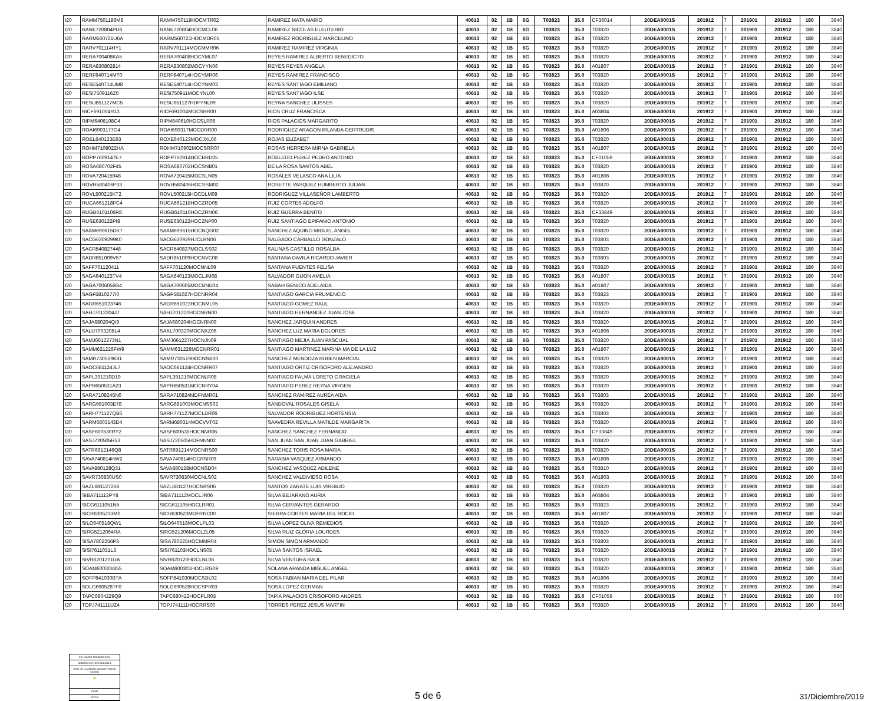| I20 | RAMM7501196M8 | RAMM750119HOCMTR02 | RAMIREZ MATA MARIO | 40613 | 02 | 1B | 6G | T03823 | 35.0 | CF36014 | 20DEA0001S | 201912 | 7 | 201901 | 201912 | 180 | 3840 |
| I20 | RANE720804PU6 | RANE720804HOCMCL06 | RAMIREZ NICOLAS ELEUTERIO | 40613 | 02 | 1B | 6G | T03823 | 35.0 | T03820 | 20DEA0001S | 201912 | 7 | 201901 | 201912 | 180 | 3840 |
| I20 | RARM560721U6A | RARM560721HOCMDR05 | RAMIREZ RODRIGUEZ MARCELINO | 40613 | 02 | 1B | 6G | T03823 | 35.0 | T03820 | 20DEA0001S | 201912 | 7 | 201901 | 201912 | 180 | 3840 |
| I20 | RARV701114HY1 | RARV701114MOCMMR06 | RAMIREZ RAMIREZ VIRGINIA | 40613 | 02 | 1B | 6G | T03823 | 35.0 | T03820 | 20DEA0001S | 201912 | 7 | 201901 | 201912 | 180 | 3840 |
| I20 | RERA700408KA5 | RERA700408HOCYML07 | REYES RAMIREZ ALBERTO BENEDICTO | 40613 | 02 | 1B | 6G | T03823 | 35.0 | T03820 | 20DEA0001S | 201912 | 7 | 201901 | 201912 | 180 | 3840 |
| I20 | RERA830802814 | RERA830802MOCYYN06 | REYES REYES ANGELA | 40613 | 02 | 1B | 6G | T03823 | 35.0 | A01807 | 20DEA0001S | 201912 | 7 | 201901 | 201912 | 180 | 3840 |
| I20 | RERF640714MT0 | RERF640714HOCYMR06 | REYES RAMIREZ FRANCISCO | 40613 | 02 | 1B | 6G | T03823 | 35.0 | T03820 | 20DEA0001S | 201912 | 7 | 201901 | 201912 | 180 | 3840 |
| I20 | RESE540714UM8 | RESE540714HOCYNM03 | REYES SANTIAGO EMILIANO | 40613 | 02 | 1B | 6G | T03823 | 35.0 | T03820 | 20DEA0001S | 201912 | 7 | 201901 | 201912 | 180 | 3840 |
| I20 | RESI7509116Z0 | RESI750911MOCYNL00 | REYES SANTIAGO ILSE | 40613 | 02 | 1B | 6G | T03823 | 35.0 | T03820 | 20DEA0001S | 201912 | 7 | 201901 | 201912 | 180 | 3840 |
| I20 | RESU851127MC5 | RESU851127HDFYNL09 | REYNA SANCHEZ ULISSES | 40613 | 02 | 1B | 6G | T03823 | 35.0 | T03820 | 20DEA0001S | 201912 | 7 | 201901 | 201912 | 180 | 3840 |
| I20 | RICF691004R13 | RICF691004MOCSRR00 | RIOS CRUZ FRANCISCA | 40613 | 02 | 1B | 6G | T03823 | 35.0 | A03804 | 20DEA0001S | 201912 | 7 | 201901 | 201912 | 180 | 3840 |
| I20 | RIPM6406108C4 | RIPM640610HOCSLR06 | RIOS PALACIOS MARGARITO | 40613 | 02 | 1B | 6G | T03823 | 35.0 | T03820 | 20DEA0001S | 201912 | 7 | 201901 | 201912 | 180 | 3840 |
| I20 | ROAI6903177G4 | ROAI690317MOCDRR00 | RODRIGUEZ ARAGON IRLANDA GERTRUDIS | 40613 | 02 | 1B | 6G | T03823 | 35.0 | A01806 | 20DEA0001S | 201912 | 7 | 201901 | 201912 | 180 | 3840 |
| I20 | ROEL640123E63 | ROXE640123MOCJXL06 | ROJAS ELIZABET | 40613 | 02 | 1B | 6G | T03823 | 35.0 | T03820 | 20DEA0001S | 201912 | 7 | 201901 | 201912 | 180 | 3840 |
| I20 | ROHM7109022HA | ROHM710902MOCSRR07 | ROSAS HERRERA MIRNA GABRIELA | 40613 | 02 | 1B | 6G | T03823 | 35.0 | A01807 | 20DEA0001S | 201912 | 7 | 201901 | 201912 | 180 | 3840 |
| I20 | ROPP7609147E7 | ROPP760914HOCBRD05 | ROBLEDO PEREZ PEDRO ANTONIO | 40613 | 02 | 1B | 6G | T03823 | 35.0 | CF01059 | 20DEA0001S | 201912 | 7 | 201901 | 201912 | 180 | 3840 |
| I20 | ROSA680702F45 | ROSA680702HOCSNB01 | DE LA ROSA SANTOS ABEL | 40613 | 02 | 1B | 6G | T03823 | 35.0 | T03820 | 20DEA0001S | 201912 | 7 | 201901 | 201912 | 180 | 3840 |
| I20 | ROVA720415948 | ROVA720415MOCSLN05 | ROSALES VELASCO ANA LILIA | 40613 | 02 | 1B | 6G | T03823 | 35.0 | A01806 | 20DEA0001S | 201912 | 7 | 201901 | 201912 | 180 | 3840 |
| I20 | ROVH580406P33 | ROVH580406HOCSSM02 | ROSETTE VASQUEZ HUMBERTO JULIAN | 40613 | 02 | 1B | 6G | T03823 | 35.0 | T03820 | 20DEA0001S | 201912 | 7 | 201901 | 201912 | 180 | 3840 |
| I20 | ROVL500215KT2 | ROVL500215HOCDLM09 | RODRIGUEZ VILLASEÑOR LAMBERTO | 40613 | 02 | 1B | 6G | T03823 | 35.0 | T03820 | 20DEA0001S | 201912 | 7 | 201901 | 201912 | 180 | 3840 |
| I20 | RUCA661218PC4 | RUCA661218HOCZRD05 | RUIZ CORTES ADOLFO | 40613 | 02 | 1B | 6G | T03823 | 35.0 | T03820 | 20DEA0001S | 201912 | 7 | 201901 | 201912 | 180 | 3840 |
| I20 | RUGB6101106R8 | RUGB610110HOCZRN06 | RUIZ GUERRA BENITO | 40613 | 02 | 1B | 6G | T03823 | 35.0 | CF33849 | 20DEA0001S | 201912 | 7 | 201901 | 201912 | 180 | 3840 |
| I20 | RUSE630122PI8 | RUSE630122HOCZNP00 | RUIZ SANTIAGO EPIFANIO ANTONIO | 40613 | 02 | 1B | 6G | T03823 | 35.0 | T03820 | 20DEA0001S | 201912 | 7 | 201901 | 201912 | 180 | 3840 |
| I20 | SAAM690615DK7 | SAAM690615HOCNQG02 | SANCHEZ AQUINO MIGUEL ANGEL | 40613 | 02 | 1B | 6G | T03823 | 35.0 | T03820 | 20DEA0001S | 201912 | 7 | 201901 | 201912 | 180 | 3840 |
| I20 | SACG6309299K0 | SACG630929HJCLRN06 | SALGADO CARBALLO GONZALO | 40613 | 02 | 1B | 6G | T03823 | 35.0 | T03803 | 20DEA0001S | 201912 | 7 | 201901 | 201912 | 180 | 3840 |
| I20 | SACR540827448 | SACR540827MOCLSS02 | SALINAS CASTILLO ROSALBA | 40613 | 02 | 1B | 6G | T03823 | 35.0 | T03820 | 20DEA0001S | 201912 | 7 | 201901 | 201912 | 180 | 3840 |
| I20 | SADR851009V57 | SADR851009HOCNVC08 | SANTANA DAVILA RICARDO JAVIER | 40613 | 02 | 1B | 6G | T03823 | 35.0 | T03803 | 20DEA0001S | 201912 | 7 | 201901 | 201912 | 180 | 3840 |
| I20 | SAFF701120411 | SAFF701120MOCNNL09 | SANTANA FUENTES FELISA | 40613 | 02 | 1B | 6G | T03823 | 35.0 | T03820 | 20DEA0001S | 201912 | 7 | 201901 | 201912 | 180 | 3840 |
| I20 | SAGA640123TV4 | SAGA640123MOCLJM08 | SALVADOR GIJON AMELIA | 40613 | 02 | 1B | 6G | T03823 | 35.0 | A01807 | 20DEA0001S | 201912 | 7 | 201901 | 201912 | 180 | 3840 |
| I20 | SAGA7006056G4 | SAGA700605MOCBND04 | SABAH GENICO ADELAIDA | 40613 | 02 | 1B | 6G | T03823 | 35.0 | A01807 | 20DEA0001S | 201912 | 7 | 201901 | 201912 | 180 | 3840 |
| I20 | SAGF5810277I0 | SAGF581027HOCNRR04 | SANTIAGO GARCIA FRUMENCIO | 40613 | 02 | 1B | 6G | T03823 | 35.0 | T03823 | 20DEA0001S | 201912 | 7 | 201901 | 201912 | 180 | 3840 |
| I20 | SAGR651023746 | SAGR651023HOCNML05 | SANTIAGO GOMEZ RAUL | 40613 | 02 | 1B | 6G | T03823 | 35.0 | T03820 | 20DEA0001S | 201912 | 7 | 201901 | 201912 | 180 | 3840 |
| I20 | SAHJ7012204J7 | SAHJ701220HOCNRN00 | SANTIAGO HERNANDEZ JUAN JOSE | 40613 | 02 | 1B | 6G | T03823 | 35.0 | T03820 | 20DEA0001S | 201912 | 7 | 201901 | 201912 | 180 | 3840 |
| I20 | SAJA680204QI9 | SAJA680204HOCNRN09 | SANCHEZ JARQUIN ANDRES | 40613 | 02 | 1B | 6G | T03823 | 35.0 | T03820 | 20DEA0001S | 201912 | 7 | 201901 | 201912 | 180 | 3840 |
| I20 | SALU7003208L4 | SAXL700320MOCNXZ06 | SANCHEZ LUZ MARIA DOLORES | 40613 | 02 | 1B | 6G | T03823 | 35.0 | A01806 | 20DEA0001S | 201912 | 7 | 201901 | 201912 | 180 | 3840 |
| I20 | SAMJ6612273N1 | SAMJ661227HOCNJN09 | SANTIAGO MEJIA JUAN PASCUAL | 40613 | 02 | 1B | 6G | T03823 | 35.0 | T03820 | 20DEA0001S | 201912 | 7 | 201901 | 201912 | 180 | 3840 |
| I20 | SAMM631226FW9 | SAMM631226MOCNRR01 | SANTIAGO MARTINEZ MARINA MA DE LA LUZ | 40613 | 02 | 1B | 6G | T03823 | 35.0 | A01807 | 20DEA0001S | 201912 | 7 | 201901 | 201912 | 180 | 3840 |
| I20 | SAMR730519K81 | SAMR730519HOCNNB00 | SANCHEZ MENDOZA RUBEN MARCIAL | 40613 | 02 | 1B | 6G | T03823 | 35.0 | T03820 | 20DEA0001S | 201912 | 7 | 201901 | 201912 | 180 | 3840 |
| I20 | SAOC681124JL7 | SAOC681124HOCNRR07 | SANTIAGO ORTIZ CRISOFORO ALEJANDRO | 40613 | 02 | 1B | 6G | T03823 | 35.0 | T03820 | 20DEA0001S | 201912 | 7 | 201901 | 201912 | 180 | 3840 |
| I20 | SAPL391210D19 | SAPL391210MOCNLR08 | SANTIAGO PALMA LORETO GRACIELA | 40613 | 02 | 1B | 6G | T03823 | 35.0 | T03820 | 20DEA0001S | 201912 | 7 | 201901 | 201912 | 180 | 3840 |
| I20 | SAPR650531A23 | SAPR650531MOCNRY04 | SANTIAGO PEREZ REYNA VIRGEN | 40613 | 02 | 1B | 6G | T03823 | 35.0 | T03820 | 20DEA0001S | 201912 | 7 | 201901 | 201912 | 180 | 3840 |
| I20 | SARA7108245N0 | SARA710824MDFNMR01 | SANCHEZ RAMIREZ AUREA AIDA | 40613 | 02 | 1B | 6G | T03823 | 35.0 | T03803 | 20DEA0001S | 201912 | 7 | 201901 | 201912 | 180 | 3840 |
| I20 | SARG681003E78 | SARG681003MOCNSS02 | SANDOVAL ROSALES GISELA | 40613 | 02 | 1B | 6G | T03823 | 35.0 | T03820 | 20DEA0001S | 201912 | 7 | 201901 | 201912 | 180 | 3840 |
| I20 | SARH771127QB6 | SARH771127MOCLDR06 | SALVADOR RODRIGUEZ HORTENSIA | 40613 | 02 | 1B | 6G | T03823 | 35.0 | T03803 | 20DEA0001S | 201912 | 7 | 201901 | 201912 | 180 | 3840 |
| I20 | SARM6803143D4 | SARM680314MOCVVT02 | SAAVEDRA REVILLA MATILDE MARGARITA | 40613 | 02 | 1B | 6G | T03823 | 35.0 | T03820 | 20DEA0001S | 201912 | 7 | 201901 | 201912 | 180 | 3840 |
| I20 | SASF600530RY2 | SASF600530HOCNNR06 | SANCHEZ SANCHEZ FERNANDO | 40613 | 02 | 1B | 6G | T03823 | 35.0 | CF33849 | 20DEA0001S | 201912 | 7 | 201901 | 201912 | 180 | 3840 |
| I20 | SASJ720505R53 | SASJ720505HDFNNN02 | SAN JUAN SAN JUAN JUAN GABRIEL | 40613 | 02 | 1B | 6G | T03823 | 35.0 | T03820 | 20DEA0001S | 201912 | 7 | 201901 | 201912 | 180 | 3840 |
| I20 | SATR6912146Q8 | SATR691214MOCNRS00 | SANCHEZ TORIS ROSA MARIA | 40613 | 02 | 1B | 6G | T03823 | 35.0 | T03820 | 20DEA0001S | 201912 | 7 | 201901 | 201912 | 180 | 3840 |
| I20 | SAVA740814HW2 | SAVA740814HOCRSR09 | SARABIA VASQUEZ ARMANDO | 40613 | 02 | 1B | 6G | T03823 | 35.0 | A01806 | 20DEA0001S | 201912 | 7 | 201901 | 201912 | 180 | 3840 |
| I20 | SAVA880128Q31 | SAVA880128MOCNSD04 | SANCHEZ VASQUEZ ADILENE | 40613 | 02 | 1B | 6G | T03823 | 35.0 | T03810 | 20DEA0001S | 201912 | 7 | 201901 | 201912 | 180 | 3840 |
| I20 | SAVR730830US0 | SAVR730830MOCNLS02 | SANCHEZ VALDIVIESO ROSA | 40613 | 02 | 1B | 6G | T03823 | 35.0 | A01803 | 20DEA0001S | 201912 | 7 | 201901 | 201912 | 180 | 3840 |
| I20 | SAZL681127268 | SAZL681127HOCNRS06 | SANTOS ZARATE LUIS VIRGILIO | 40613 | 02 | 1B | 6G | T03823 | 35.0 | T03820 | 20DEA0001S | 201912 | 7 | 201901 | 201912 | 180 | 3840 |
| I20 | SIBA711112PY8 | SIBA711112MOCLJR06 | SILVA BEJARANO AURIA | 40613 | 02 | 1B | 6G | T03823 | 35.0 | A03804 | 20DEA0001S | 201912 | 7 | 201901 | 201912 | 180 | 3840 |
| I20 | SICG6111051N5 | SICG611105HOCLRR01 | SILVA CERVANTES GERARDO | 40613 | 02 | 1B | 6G | T03823 | 35.0 | T03823 | 20DEA0001S | 201912 | 7 | 201901 | 201912 | 180 | 3840 |
| I20 | SICR6305233M0 | SICR630523MDFRRC00 | SIERRA CORTES MARIA DEL ROCIO | 40613 | 02 | 1B | 6G | T03823 | 35.0 | A01807 | 20DEA0001S | 201912 | 7 | 201901 | 201912 | 180 | 3840 |
| I20 | SILO640518QW1 | SILO640518MOCLPL03 | SILVA LOPEZ OLIVA REMEDIOS | 40613 | 02 | 1B | 6G | T03823 | 35.0 | T03820 | 20DEA0001S | 201912 | 7 | 201901 | 201912 | 180 | 3840 |
| I20 | SIRG5212064RA | SIRG521206MOCLZL05 | SILVA RUIZ GLORIA LOURDES | 40613 | 02 | 1B | 6G | T03823 | 35.0 | T03820 | 20DEA0001S | 201912 | 7 | 201901 | 201912 | 180 | 3840 |
| I20 | SISA7802256P3 | SISA780225HOCMMR04 | SIMON SIMON ARMANDO | 40613 | 02 | 1B | 6G | T03823 | 35.0 | T03803 | 20DEA0001S | 201912 | 7 | 201901 | 201912 | 180 | 3840 |
| I20 | SISI7611031L3 | SISI761103HOCLNS05 | SILVA SANTOS ISRAEL | 40613 | 02 | 1B | 6G | T03823 | 35.0 | T03820 | 20DEA0001S | 201912 | 7 | 201901 | 201912 | 180 | 3840 |
| I20 | SIVR6201201UA | SIVR620120HOCLNL06 | SILVA VENTURA RAUL | 40613 | 02 | 1B | 6G | T03823 | 35.0 | T03820 | 20DEA0001S | 201912 | 7 | 201901 | 201912 | 180 | 3840 |
| I20 | SOAM600301855 | SOAM600301HOCLRG09 | SOLANA ARANDA MIGUEL ANGEL | 40613 | 02 | 1B | 6G | T03823 | 35.0 | T03820 | 20DEA0001S | 201912 | 7 | 201901 | 201912 | 180 | 3840 |
| I20 | SOFP841030BTA | SOFP841030MOCSBL02 | SOSA FABIAN MARIA DEL PILAR | 40613 | 02 | 1B | 6G | T03823 | 35.0 | A01806 | 20DEA0001S | 201912 | 7 | 201901 | 201912 | 180 | 3840 |
| I20 | SOLG690528TF0 | SOLG690528HOCSPR03 | SOSA LOPEZ GERMAN | 40613 | 02 | 1B | 6G | T03823 | 35.0 | T03820 | 20DEA0001S | 201912 | 7 | 201901 | 201912 | 180 | 3840 |
| I20 | TAPC6804229Q9 | TAPC680422HOCPLR03 | TAPIA PALACIOS CRISOFORO ANDRES | 40613 | 02 | 1B | 6G | T03823 | 35.0 | CF01059 | 20DEA0001S | 201912 | 7 | 201901 | 201912 | 180 | 960 |
| I20 | TOPJ741111UZ4 | TOPJ741111HOCRRS00 | TORRES PEREZ JESUS MARTIN | 40613 | 02 | 1B | 6G | T03823 | 35.0 | T03820 | 20DEA0001S | 201912 | 7 | 201901 | 201912 | 180 | 3840 |
C.P. XAVIER TRINIDAD RIOS
NOMBRE DEL RESPONSABLE
JEFE DE LA UNIDAD ADMINISTRATIVA
CARGO
✍
FIRMA
FECHA
5 de 6
31/Diciembre/2019